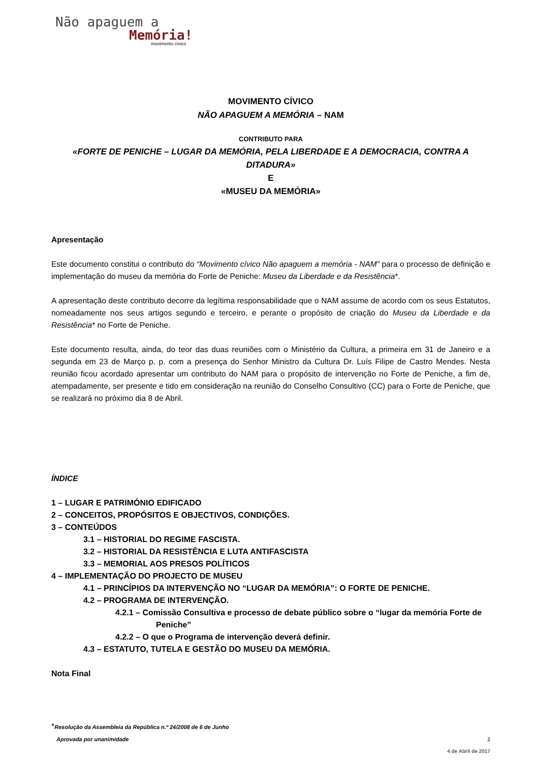Não apaguem a
Memória!
movimento cívico
MOVIMENTO CÍVICO
NÃO APAGUEM A MEMÓRIA – NAM
CONTRIBUTO PARA
«FORTE DE PENICHE – LUGAR DA MEMÓRIA, PELA LIBERDADE E A DEMOCRACIA, CONTRA A DITADURA»
E
«MUSEU DA MEMÓRIA»
Apresentação
Este documento constitui o contributo do “Movimento cívico Não apaguem a memória - NAM” para o processo de definição e implementação do museu da memória do Forte de Peniche: Museu da Liberdade e da Resistência*.
A apresentação deste contributo decorre da legítima responsabilidade que o NAM assume de acordo com os seus Estatutos, nomeadamente nos seus artigos segundo e terceiro, e perante o propósito de criação do Museu da Liberdade e da Resistência* no Forte de Peniche.
Este documento resulta, ainda, do teor das duas reuniões com o Ministério da Cultura, a primeira em 31 de Janeiro e a segunda em 23 de Março p. p. com a presença do Senhor Ministro da Cultura Dr. Luís Filipe de Castro Mendes. Nesta reunião ficou acordado apresentar um contributo do NAM para o propósito de intervenção no Forte de Peniche, a fim de, atempadamente, ser presente e tido em consideração na reunião do Conselho Consultivo (CC) para o Forte de Peniche, que se realizará no próximo dia 8 de Abril.
ÍNDICE
1 – LUGAR E PATRIMÓNIO EDIFICADO
2 – CONCEITOS, PROPÓSITOS E OBJECTIVOS, CONDIÇÕES.
3 – CONTEÚDOS
3.1 – HISTORIAL DO REGIME FASCISTA.
3.2 – HISTORIAL DA RESISTÊNCIA E LUTA ANTIFASCISTA
3.3 – MEMORIAL AOS PRESOS POLÍTICOS
4 – IMPLEMENTAÇÃO DO PROJECTO DE MUSEU
4.1 – PRINCÍPIOS DA INTERVENÇÃO NO “LUGAR DA MEMÓRIA”: O FORTE DE PENICHE.
4.2 – PROGRAMA DE INTERVENÇÃO.
4.2.1 – Comissão Consultiva e processo de debate público sobre o “lugar da memória Forte de Peniche”
4.2.2 – O que o Programa de intervenção deverá definir.
4.3 – ESTATUTO, TUTELA E GESTÃO DO MUSEU DA MEMÓRIA.
Nota Final
*Resolução da Assembleia da República n.º 24/2008 de 6 de Junho
Aprovada por unanimidade 1
4 de Abril de 2017